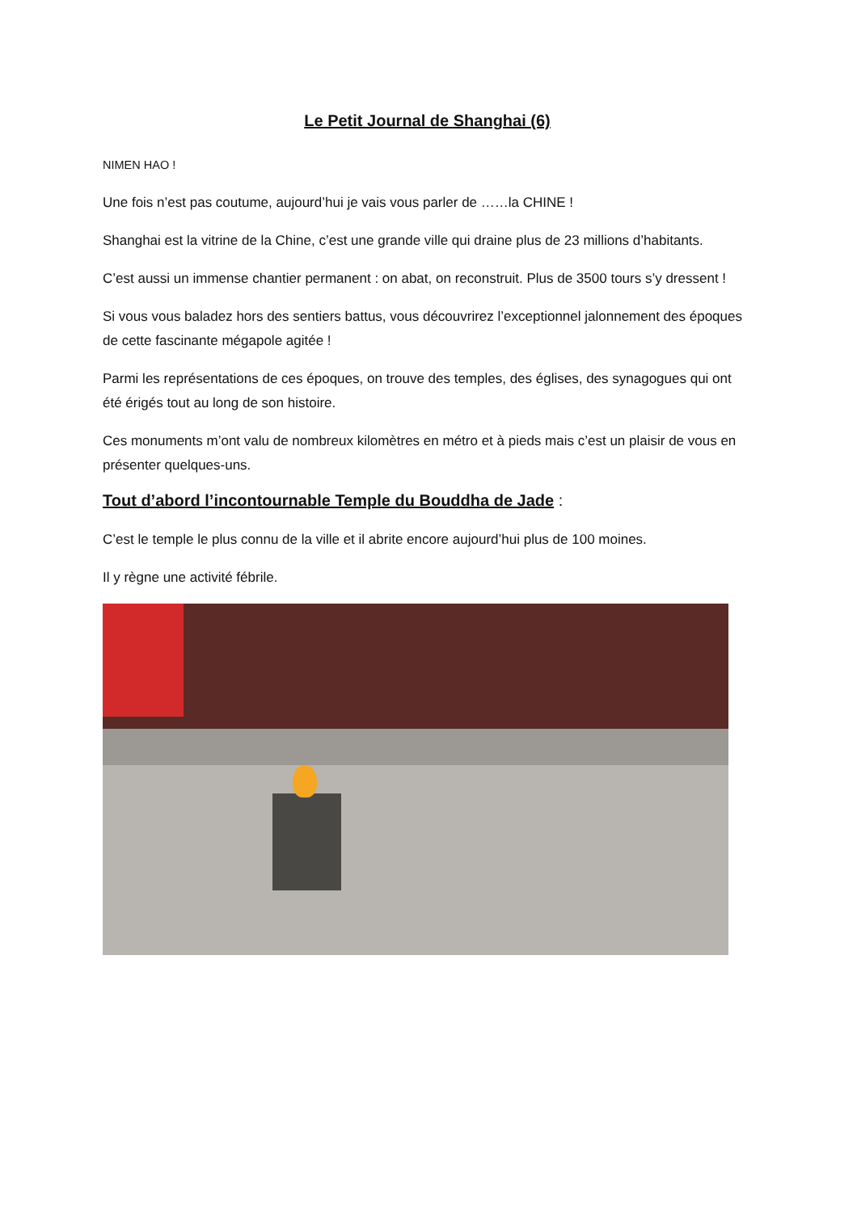Le Petit Journal de Shanghai (6)
NIMEN HAO !
Une fois n’est pas coutume, aujourd’hui je vais vous parler de ……la CHINE !
Shanghai est la vitrine de la Chine, c’est une grande ville qui draine plus de 23 millions d’habitants.
C’est aussi un immense chantier permanent : on abat, on reconstruit. Plus de 3500 tours s’y dressent !
Si vous vous baladez hors des sentiers battus, vous découvrirez l’exceptionnel jalonnement des époques de cette fascinante mégapole agitée !
Parmi les représentations de ces époques, on trouve des temples, des églises, des synagogues qui ont été érigés tout au long de son histoire.
Ces monuments m’ont valu de nombreux kilomètres en métro et à pieds mais c’est un plaisir de vous en présenter quelques-uns.
Tout d’abord l’incontournable Temple du Bouddha de Jade :
C’est le temple le plus connu de la ville et il abrite encore aujourd’hui plus de 100 moines.
Il y règne une activité fébrile.